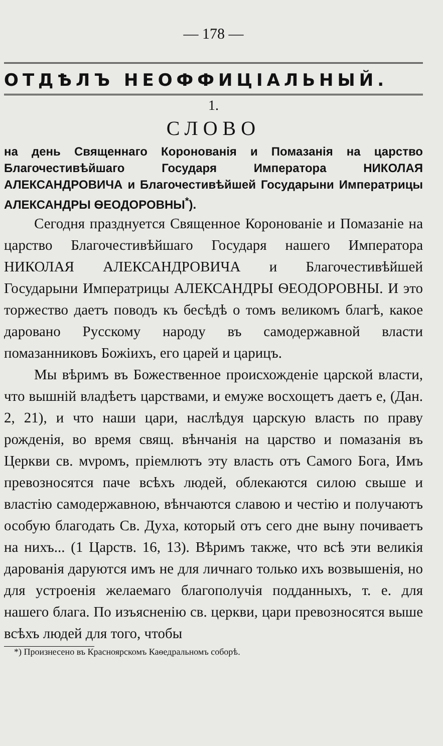— 178 —
ОТДѢЛЪ НЕОФФИЦІАЛЬНЫЙ.
1.
СЛОВО
на день Священнаго Коронованія и Помазанія на царство Благочестивѣйшаго Государя Императора НИКОЛАЯ АЛЕКСАНДРОВИЧА и Благочестивѣйшей Государыни Императрицы АЛЕКСАНДРЫ ѲЕОДОРОВНЫ<sup>*</sup>).
Сегодня празднуется Священное Коронованіе и Помазаніе на царство Благочестивѣйшаго Государя нашего Императора НИКОЛАЯ АЛЕКСАНДРОВИЧА и Благочестивѣйшей Государыни Императрицы АЛЕКСАНДРЫ ѲЕОДОРОВНЫ. И это торжество даетъ поводъ къ бесѣдѣ о томъ великомъ благѣ, какое даровано Русскому народу въ самодержавной власти помазанниковъ Божіихъ, его царей и царицъ.
Мы вѣримъ въ Божественное происхожденіе царской власти, что вышній владѣетъ царствами, и емуже восхощетъ даетъ е, (Дан. 2, 21), и что наши цари, наслѣдуя царскую власть по праву рожденія, во время свящ. вѣнчанія на царство и помазанія въ Церкви св. мνромъ, пріемлютъ эту власть отъ Самого Бога, Имъ превозносятся паче всѣхъ людей, облекаются силою свыше и властію самодержавною, вѣнчаются славою и честію и получаютъ особую благодать Св. Духа, который отъ сего дне выну почиваетъ на нихъ... (1 Царств. 16, 13). Вѣримъ также, что всѣ эти великія дарованія даруются имъ не для личнаго только ихъ возвышенія, но для устроенія желаемаго благополучія подданныхъ, т. е. для нашего блага. По изъясненію св. церкви, цари превозносятся выше всѣхъ людей для того, чтобы
*) Произнесено въ Красноярскомъ Каѳедральномъ соборѣ.